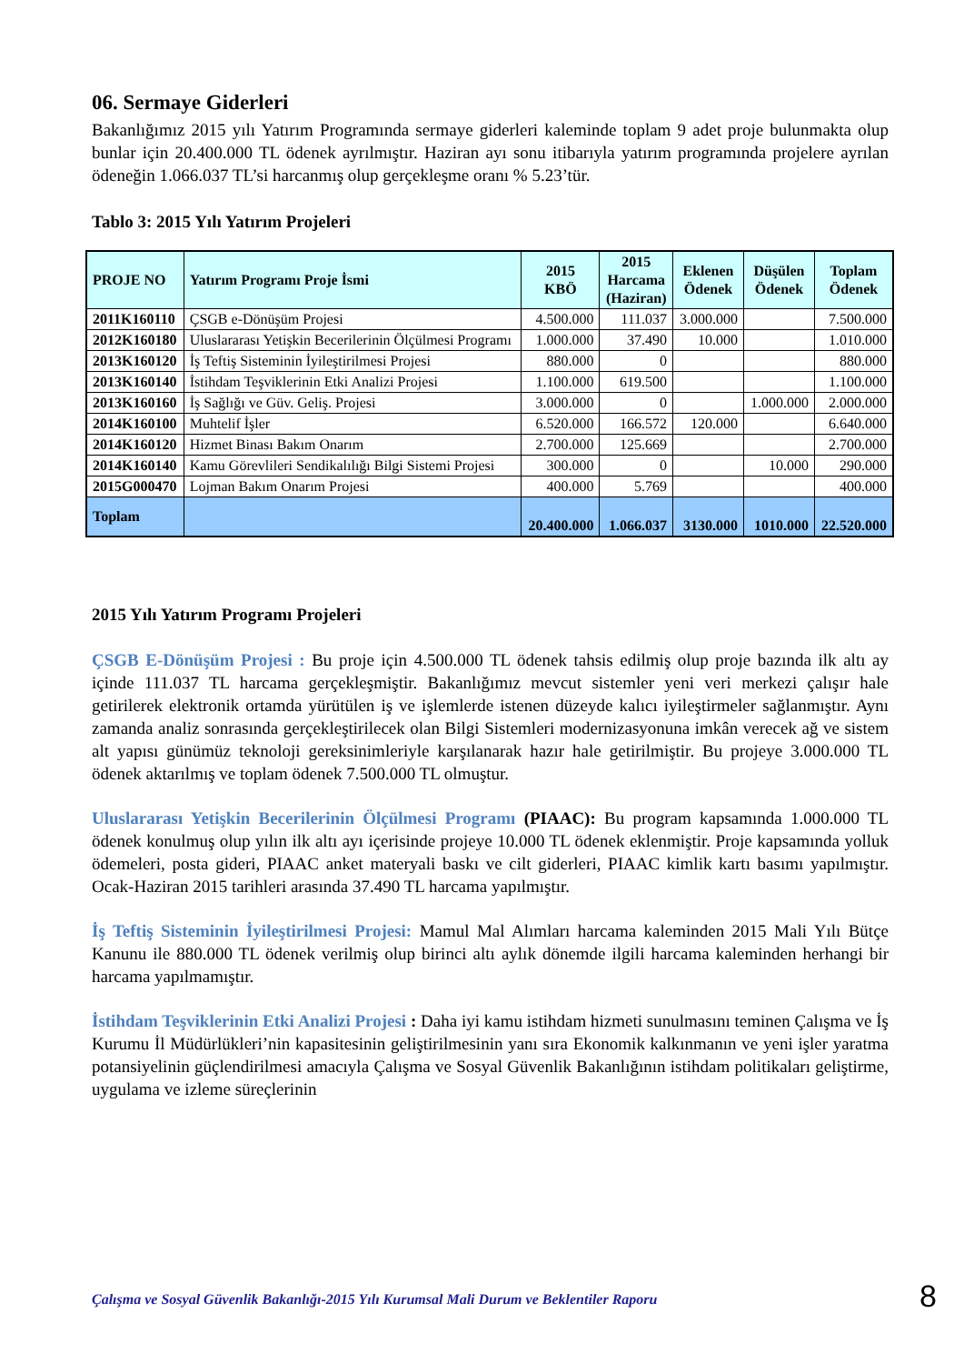06. Sermaye Giderleri
Bakanlığımız 2015 yılı Yatırım Programında sermaye giderleri kaleminde toplam 9 adet proje bulunmakta olup bunlar için 20.400.000 TL ödenek ayrılmıştır. Haziran ayı sonu itibarıyla yatırım programında projelere ayrılan ödeneğin 1.066.037 TL’si harcanmış olup gerçekleşme oranı % 5.23’tür.
Tablo 3: 2015 Yılı Yatırım Projeleri
| PROJE NO | Yatırım Programı Proje İsmi | 2015 KBÖ | 2015 Harcama (Haziran) | Eklenen Ödenek | Düşülen Ödenek | Toplam Ödenek |
| --- | --- | --- | --- | --- | --- | --- |
| 2011K160110 | ÇSGB e-Dönüşüm Projesi | 4.500.000 | 111.037 | 3.000.000 | | 7.500.000 |
| 2012K160180 | Uluslararası Yetişkin Becerilerinin Ölçülmesi Programı | 1.000.000 | 37.490 | 10.000 | | 1.010.000 |
| 2013K160120 | İş Teftiş Sisteminin İyileştirilmesi Projesi | 880.000 | 0 | | | 880.000 |
| 2013K160140 | İstihdam Teşviklerinin Etki Analizi Projesi | 1.100.000 | 619.500 | | | 1.100.000 |
| 2013K160160 | İş Sağlığı ve Güv. Geliş. Projesi | 3.000.000 | 0 | | 1.000.000 | 2.000.000 |
| 2014K160100 | Muhtelif İşler | 6.520.000 | 166.572 | 120.000 | | 6.640.000 |
| 2014K160120 | Hizmet Binası Bakım Onarım | 2.700.000 | 125.669 | | | 2.700.000 |
| 2014K160140 | Kamu Görevlileri Sendikalılığı Bilgi Sistemi Projesi | 300.000 | 0 | | 10.000 | 290.000 |
| 2015G000470 | Lojman Bakım Onarım Projesi | 400.000 | 5.769 | | | 400.000 |
| Toplam | | 20.400.000 | 1.066.037 | 3130.000 | 1010.000 | 22.520.000 |
2015 Yılı Yatırım Programı Projeleri
ÇSGB E-Dönüşüm Projesi : Bu proje için 4.500.000 TL ödenek tahsis edilmiş olup proje bazında ilk altı ay içinde 111.037 TL harcama gerçekleşmiştir. Bakanlığımız mevcut sistemler yeni veri merkezi çalışır hale getirilerek elektronik ortamda yürütülen iş ve işlemlerde istenen düzeyde kalıcı iyileştirmeler sağlanmıştır. Aynı zamanda analiz sonrasında gerçekleştirilecek olan Bilgi Sistemleri modernizasyonuna imkân verecek ağ ve sistem alt yapısı günümüz teknoloji gereksinimleriyle karşılanarak hazır hale getirilmiştir. Bu projeye 3.000.000 TL ödenek aktarılmış ve toplam ödenek 7.500.000 TL olmuştur.
Uluslararası Yetişkin Becerilerinin Ölçülmesi Programı (PIAAC): Bu program kapsamında 1.000.000 TL ödenek konulmuş olup yılın ilk altı ayı içerisinde projeye 10.000 TL ödenek eklenmiştir. Proje kapsamında yolluk ödemeleri, posta gideri, PIAAC anket materyali baskı ve cilt giderleri, PIAAC kimlik kartı basımı yapılmıştır. Ocak-Haziran 2015 tarihleri arasında 37.490 TL harcama yapılmıştır.
İş Teftiş Sisteminin İyileştirilmesi Projesi: Mamul Mal Alımları harcama kaleminden 2015 Mali Yılı Bütçe Kanunu ile 880.000 TL ödenek verilmiş olup birinci altı aylık dönemde ilgili harcama kaleminden herhangi bir harcama yapılmamıştır.
İstihdam Teşviklerinin Etki Analizi Projesi : Daha iyi kamu istihdam hizmeti sunulmasını teminen Çalışma ve İş Kurumu İl Müdürlükleri’nin kapasitesinin geliştirilmesinin yanı sıra Ekonomik kalkınmanın ve yeni işler yaratma potansiyelinin güçlendirilmesi amacıyla Çalışma ve Sosyal Güvenlik Bakanlığının istihdam politikaları geliştirme, uygulama ve izleme süreçlerinin
Çalışma ve Sosyal Güvenlik Bakanlığı-2015 Yılı Kurumsal Mali Durum ve Beklentiler Raporu
8